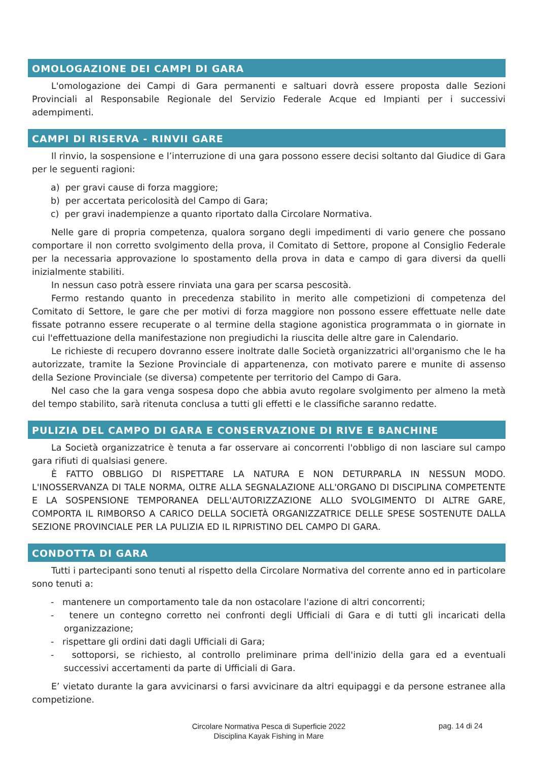OMOLOGAZIONE DEI CAMPI DI GARA
L'omologazione dei Campi di Gara permanenti e saltuari dovrà essere proposta dalle Sezioni Provinciali al Responsabile Regionale del Servizio Federale Acque ed Impianti per i successivi adempimenti.
CAMPI DI RISERVA - RINVII GARE
Il rinvio, la sospensione e l’interruzione di una gara possono essere decisi soltanto dal Giudice di Gara per le seguenti ragioni:
a) per gravi cause di forza maggiore;
b) per accertata pericolosità del Campo di Gara;
c) per gravi inadempienze a quanto riportato dalla Circolare Normativa.
Nelle gare di propria competenza, qualora sorgano degli impedimenti di vario genere che possano comportare il non corretto svolgimento della prova, il Comitato di Settore, propone al Consiglio Federale per la necessaria approvazione lo spostamento della prova in data e campo di gara diversi da quelli inizialmente stabiliti.
In nessun caso potrà essere rinviata una gara per scarsa pescosità.
Fermo restando quanto in precedenza stabilito in merito alle competizioni di competenza del Comitato di Settore, le gare che per motivi di forza maggiore non possono essere effettuate nelle date fissate potranno essere recuperate o al termine della stagione agonistica programmata o in giornate in cui l'effettuazione della manifestazione non pregiudichi la riuscita delle altre gare in Calendario.
Le richieste di recupero dovranno essere inoltrate dalle Società organizzatrici all'organismo che le ha autorizzate, tramite la Sezione Provinciale di appartenenza, con motivato parere e munite di assenso della Sezione Provinciale (se diversa) competente per territorio del Campo di Gara.
Nel caso che la gara venga sospesa dopo che abbia avuto regolare svolgimento per almeno la metà del tempo stabilito, sarà ritenuta conclusa a tutti gli effetti e le classifiche saranno redatte.
PULIZIA DEL CAMPO DI GARA E CONSERVAZIONE DI RIVE E BANCHINE
La Società organizzatrice è tenuta a far osservare ai concorrenti l'obbligo di non lasciare sul campo gara rifiuti di qualsiasi genere.
È FATTO OBBLIGO DI RISPETTARE LA NATURA E NON DETURPARLA IN NESSUN MODO. L'INOSSERVANZA DI TALE NORMA, OLTRE ALLA SEGNALAZIONE ALL'ORGANO DI DISCIPLINA COMPETENTE E LA SOSPENSIONE TEMPORANEA DELL'AUTORIZZAZIONE ALLO SVOLGIMENTO DI ALTRE GARE, COMPORTA IL RIMBORSO A CARICO DELLA SOCIETÀ ORGANIZZATRICE DELLE SPESE SOSTENUTE DALLA SEZIONE PROVINCIALE PER LA PULIZIA ED IL RIPRISTINO DEL CAMPO DI GARA.
CONDOTTA DI GARA
Tutti i partecipanti sono tenuti al rispetto della Circolare Normativa del corrente anno ed in particolare sono tenuti a:
- mantenere un comportamento tale da non ostacolare l'azione di altri concorrenti;
- tenere un contegno corretto nei confronti degli Ufficiali di Gara e di tutti gli incaricati della organizzazione;
- rispettare gli ordini dati dagli Ufficiali di Gara;
- sottoporsi, se richiesto, al controllo preliminare prima dell'inizio della gara ed a eventuali successivi accertamenti da parte di Ufficiali di Gara.
E’ vietato durante la gara avvicinarsi o farsi avvicinare da altri equipaggi e da persone estranee alla competizione.
Circolare Normativa Pesca di Superficie 2022
Disciplina Kayak Fishing in Mare
pag. 14 di 24